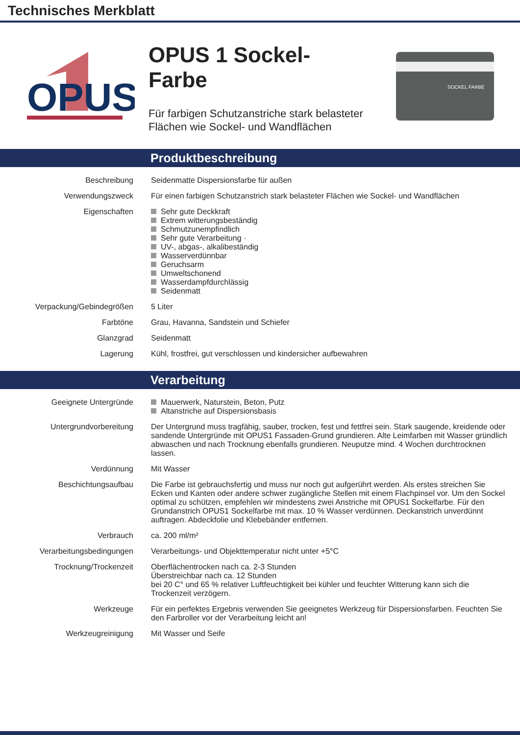Technisches Merkblatt
OPUS
OPUS 1 Sockel-
Farbe
Für farbigen Schutzanstriche stark belasteter Flächen wie Sockel- und Wandflächen
SOCKEL FARBE
Produktbeschreibung
| Beschreibung | Seidenmatte Dispersionsfarbe für außen |
| Verwendungszweck | Für einen farbigen Schutzanstrich stark belasteter Flächen wie Sockel- und Wandflächen |
| Eigenschaften | Sehr gute Deckkraft Extrem witterungsbeständig Schmutzunempfindlich Sehr gute Verarbeitung · UV-, abgas-, alkalibeständig Wasserverdünnbar Geruchsarm Umweltschonend Wasserdampfdurchlässig Seidenmatt |
| Verpackung/Gebindegrößen | 5 Liter |
| Farbtöne | Grau, Havanna, Sandstein und Schiefer |
| Glanzgrad | Seidenmatt |
| Lagerung | Kühl, frostfrei, gut verschlossen und kindersicher aufbewahren |
Verarbeitung
| Geeignete Untergründe | Mauerwerk, Naturstein, Beton, Putz Altanstriche auf Dispersionsbasis |
| Untergrundvorbereitung | Der Untergrund muss tragfähig, sauber, trocken, fest und fettfrei sein. Stark saugende, kreidende oder sandende Untergründe mit OPUS1 Fassaden-Grund grundieren. Alte Leimfarben mit Wasser gründlich abwaschen und nach Trocknung ebenfalls grundieren. Neuputze mind. 4 Wochen durchtrocknen lassen. |
| Verdünnung | Mit Wasser |
| Beschichtungsaufbau | Die Farbe ist gebrauchsfertig und muss nur noch gut aufgerührt werden. Als erstes streichen Sie Ecken und Kanten oder andere schwer zugängliche Stellen mit einem Flachpinsel vor. Um den Sockel optimal zu schützen, empfehlen wir mindestens zwei Anstriche mit OPUS1 Sockelfarbe. Für den Grundanstrich OPUS1 Sockelfarbe mit max. 10 % Wasser verdünnen. Deckanstrich unverdünnt auftragen. Abdeckfolie und Klebebänder entfernen. |
| Verbrauch | ca. 200 ml/m² |
| Verarbeitungsbedingungen | Verarbeitungs- und Objekttemperatur nicht unter +5°C |
| Trocknung/Trockenzeit | Oberflächentrocken nach ca. 2-3 Stunden Überstreichbar nach ca. 12 Stunden bei 20 C° und 65 % relativer Luftfeuchtigkeit bei kühler und feuchter Witterung kann sich die Trockenzeit verzögern. |
| Werkzeuge | Für ein perfektes Ergebnis verwenden Sie geeignetes Werkzeug für Dispersionsfarben. Feuchten Sie den Farbroller vor der Verarbeitung leicht an! |
| Werkzeugreinigung | Mit Wasser und Seife |